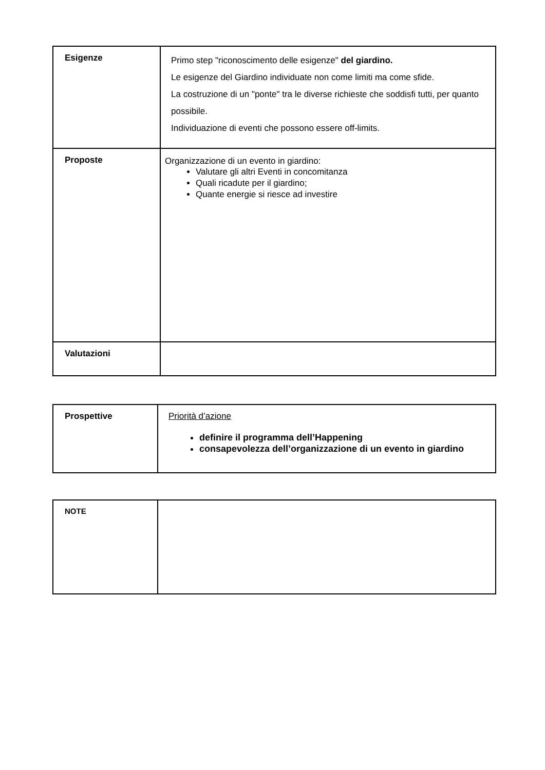| Esigenze | Primo step "riconoscimento delle esigenze" del giardino. Le esigenze del Giardino individuate non come limiti ma come sfide. La costruzione di un "ponte" tra le diverse richieste che soddisfi tutti, per quanto possibile. Individuazione di eventi che possono essere off-limits. |
| Proposte | Organizzazione di un evento in giardino: Valutare gli altri Eventi in concomitanza Quali ricadute per il giardino; Quante energie si riesce ad investire |
| Valutazioni | |
| Prospettive | Priorità d’azione definire il programma dell’Happening consapevolezza dell’organizzazione di un evento in giardino |
| NOTE | |